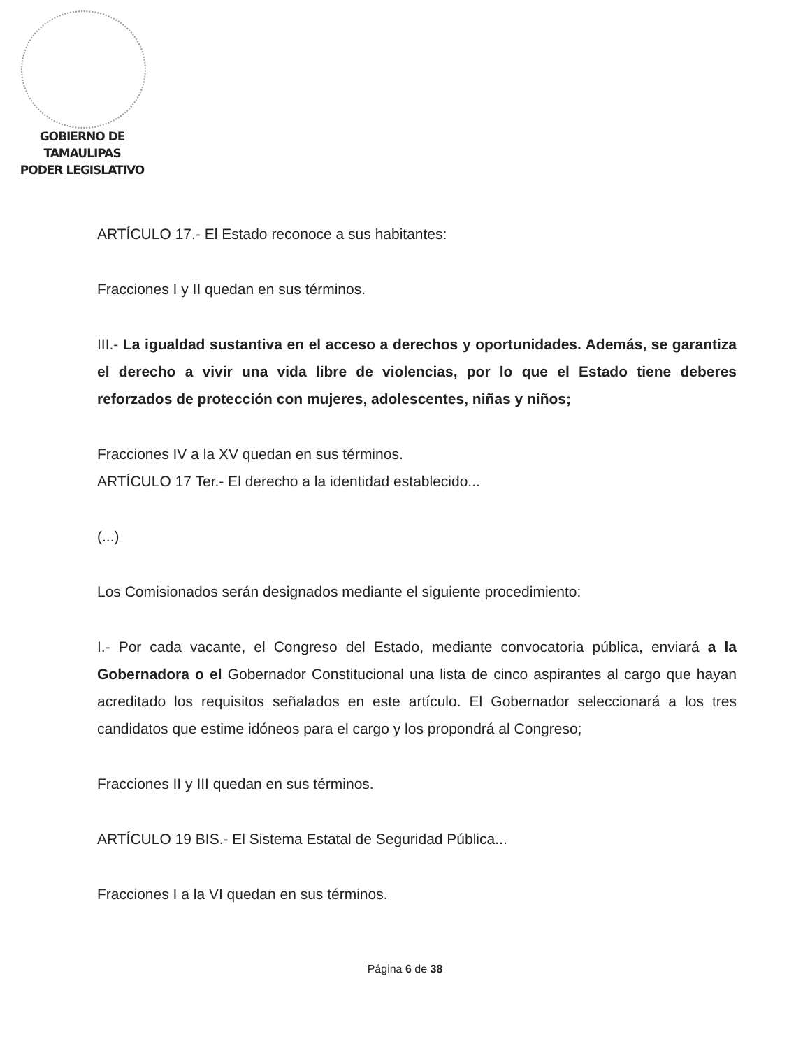GOBIERNO DE TAMAULIPAS
PODER LEGISLATIVO
ARTÍCULO 17.- El Estado reconoce a sus habitantes:
Fracciones I y II quedan en sus términos.
III.- La igualdad sustantiva en el acceso a derechos y oportunidades. Además, se garantiza el derecho a vivir una vida libre de violencias, por lo que el Estado tiene deberes reforzados de protección con mujeres, adolescentes, niñas y niños;
Fracciones IV a la XV quedan en sus términos.
ARTÍCULO 17 Ter.- El derecho a la identidad establecido...
(...)
Los Comisionados serán designados mediante el siguiente procedimiento:
I.- Por cada vacante, el Congreso del Estado, mediante convocatoria pública, enviará a la Gobernadora o el Gobernador Constitucional una lista de cinco aspirantes al cargo que hayan acreditado los requisitos señalados en este artículo. El Gobernador seleccionará a los tres candidatos que estime idóneos para el cargo y los propondrá al Congreso;
Fracciones II y III quedan en sus términos.
ARTÍCULO 19 BIS.- El Sistema Estatal de Seguridad Pública...
Fracciones I a la VI quedan en sus términos.
Página 6 de 38